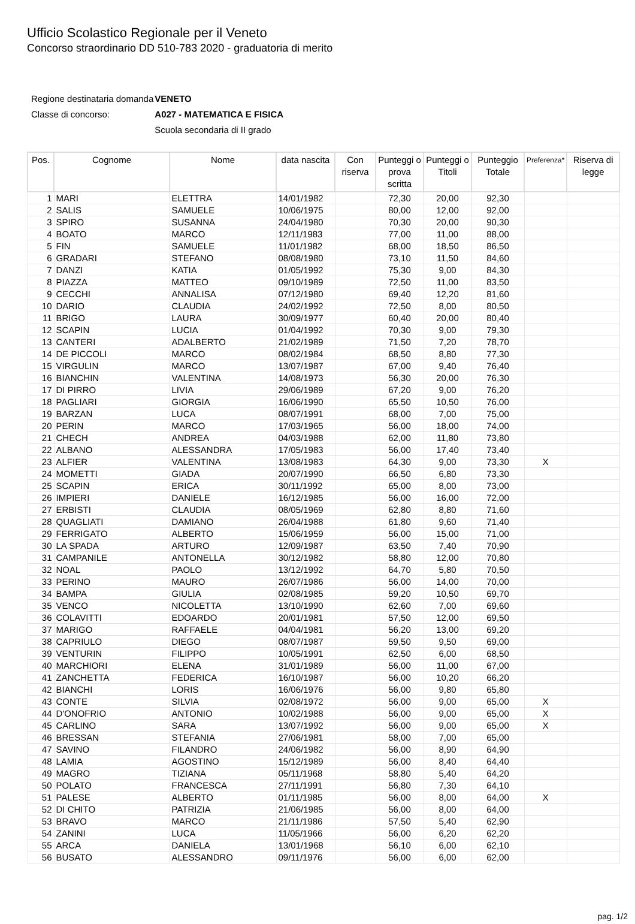Ufficio Scolastico Regionale per il Veneto
Concorso straordinario DD 510-783 2020 - graduatoria di merito
| Regione destinataria domanda | VENETO |
| Classe di concorso: | A027 - MATEMATICA E FISICA |
| | Scuola secondaria di II grado |
| Pos. | Cognome | Nome | data nascita | Con riserva | Punteggi o prova scritta | Punteggi o Titoli | Punteggio Totale | Preferenza* | Riserva di legge |
| --- | --- | --- | --- | --- | --- | --- | --- | --- | --- |
| 1 | MARI | ELETTRA | 14/01/1982 | | 72,30 | 20,00 | 92,30 | | |
| 2 | SALIS | SAMUELE | 10/06/1975 | | 80,00 | 12,00 | 92,00 | | |
| 3 | SPIRO | SUSANNA | 24/04/1980 | | 70,30 | 20,00 | 90,30 | | |
| 4 | BOATO | MARCO | 12/11/1983 | | 77,00 | 11,00 | 88,00 | | |
| 5 | FIN | SAMUELE | 11/01/1982 | | 68,00 | 18,50 | 86,50 | | |
| 6 | GRADARI | STEFANO | 08/08/1980 | | 73,10 | 11,50 | 84,60 | | |
| 7 | DANZI | KATIA | 01/05/1992 | | 75,30 | 9,00 | 84,30 | | |
| 8 | PIAZZA | MATTEO | 09/10/1989 | | 72,50 | 11,00 | 83,50 | | |
| 9 | CECCHI | ANNALISA | 07/12/1980 | | 69,40 | 12,20 | 81,60 | | |
| 10 | DARIO | CLAUDIA | 24/02/1992 | | 72,50 | 8,00 | 80,50 | | |
| 11 | BRIGO | LAURA | 30/09/1977 | | 60,40 | 20,00 | 80,40 | | |
| 12 | SCAPIN | LUCIA | 01/04/1992 | | 70,30 | 9,00 | 79,30 | | |
| 13 | CANTERI | ADALBERTO | 21/02/1989 | | 71,50 | 7,20 | 78,70 | | |
| 14 | DE PICCOLI | MARCO | 08/02/1984 | | 68,50 | 8,80 | 77,30 | | |
| 15 | VIRGULIN | MARCO | 13/07/1987 | | 67,00 | 9,40 | 76,40 | | |
| 16 | BIANCHIN | VALENTINA | 14/08/1973 | | 56,30 | 20,00 | 76,30 | | |
| 17 | DI PIRRO | LIVIA | 29/06/1989 | | 67,20 | 9,00 | 76,20 | | |
| 18 | PAGLIARI | GIORGIA | 16/06/1990 | | 65,50 | 10,50 | 76,00 | | |
| 19 | BARZAN | LUCA | 08/07/1991 | | 68,00 | 7,00 | 75,00 | | |
| 20 | PERIN | MARCO | 17/03/1965 | | 56,00 | 18,00 | 74,00 | | |
| 21 | CHECH | ANDREA | 04/03/1988 | | 62,00 | 11,80 | 73,80 | | |
| 22 | ALBANO | ALESSANDRA | 17/05/1983 | | 56,00 | 17,40 | 73,40 | | |
| 23 | ALFIER | VALENTINA | 13/08/1983 | | 64,30 | 9,00 | 73,30 | X | |
| 24 | MOMETTI | GIADA | 20/07/1990 | | 66,50 | 6,80 | 73,30 | | |
| 25 | SCAPIN | ERICA | 30/11/1992 | | 65,00 | 8,00 | 73,00 | | |
| 26 | IMPIERI | DANIELE | 16/12/1985 | | 56,00 | 16,00 | 72,00 | | |
| 27 | ERBISTI | CLAUDIA | 08/05/1969 | | 62,80 | 8,80 | 71,60 | | |
| 28 | QUAGLIATI | DAMIANO | 26/04/1988 | | 61,80 | 9,60 | 71,40 | | |
| 29 | FERRIGATO | ALBERTO | 15/06/1959 | | 56,00 | 15,00 | 71,00 | | |
| 30 | LA SPADA | ARTURO | 12/09/1987 | | 63,50 | 7,40 | 70,90 | | |
| 31 | CAMPANILE | ANTONELLA | 30/12/1982 | | 58,80 | 12,00 | 70,80 | | |
| 32 | NOAL | PAOLO | 13/12/1992 | | 64,70 | 5,80 | 70,50 | | |
| 33 | PERINO | MAURO | 26/07/1986 | | 56,00 | 14,00 | 70,00 | | |
| 34 | BAMPA | GIULIA | 02/08/1985 | | 59,20 | 10,50 | 69,70 | | |
| 35 | VENCO | NICOLETTA | 13/10/1990 | | 62,60 | 7,00 | 69,60 | | |
| 36 | COLAVITTI | EDOARDO | 20/01/1981 | | 57,50 | 12,00 | 69,50 | | |
| 37 | MARIGO | RAFFAELE | 04/04/1981 | | 56,20 | 13,00 | 69,20 | | |
| 38 | CAPRIULO | DIEGO | 08/07/1987 | | 59,50 | 9,50 | 69,00 | | |
| 39 | VENTURIN | FILIPPO | 10/05/1991 | | 62,50 | 6,00 | 68,50 | | |
| 40 | MARCHIORI | ELENA | 31/01/1989 | | 56,00 | 11,00 | 67,00 | | |
| 41 | ZANCHETTA | FEDERICA | 16/10/1987 | | 56,00 | 10,20 | 66,20 | | |
| 42 | BIANCHI | LORIS | 16/06/1976 | | 56,00 | 9,80 | 65,80 | | |
| 43 | CONTE | SILVIA | 02/08/1972 | | 56,00 | 9,00 | 65,00 | X | |
| 44 | D'ONOFRIO | ANTONIO | 10/02/1988 | | 56,00 | 9,00 | 65,00 | X | |
| 45 | CARLINO | SARA | 13/07/1992 | | 56,00 | 9,00 | 65,00 | X | |
| 46 | BRESSAN | STEFANIA | 27/06/1981 | | 58,00 | 7,00 | 65,00 | | |
| 47 | SAVINO | FILANDRO | 24/06/1982 | | 56,00 | 8,90 | 64,90 | | |
| 48 | LAMIA | AGOSTINO | 15/12/1989 | | 56,00 | 8,40 | 64,40 | | |
| 49 | MAGRO | TIZIANA | 05/11/1968 | | 58,80 | 5,40 | 64,20 | | |
| 50 | POLATO | FRANCESCA | 27/11/1991 | | 56,80 | 7,30 | 64,10 | | |
| 51 | PALESE | ALBERTO | 01/11/1985 | | 56,00 | 8,00 | 64,00 | X | |
| 52 | DI CHITO | PATRIZIA | 21/06/1985 | | 56,00 | 8,00 | 64,00 | | |
| 53 | BRAVO | MARCO | 21/11/1986 | | 57,50 | 5,40 | 62,90 | | |
| 54 | ZANINI | LUCA | 11/05/1966 | | 56,00 | 6,20 | 62,20 | | |
| 55 | ARCA | DANIELA | 13/01/1968 | | 56,10 | 6,00 | 62,10 | | |
| 56 | BUSATO | ALESSANDRO | 09/11/1976 | | 56,00 | 6,00 | 62,00 | | |
pag. 1/2